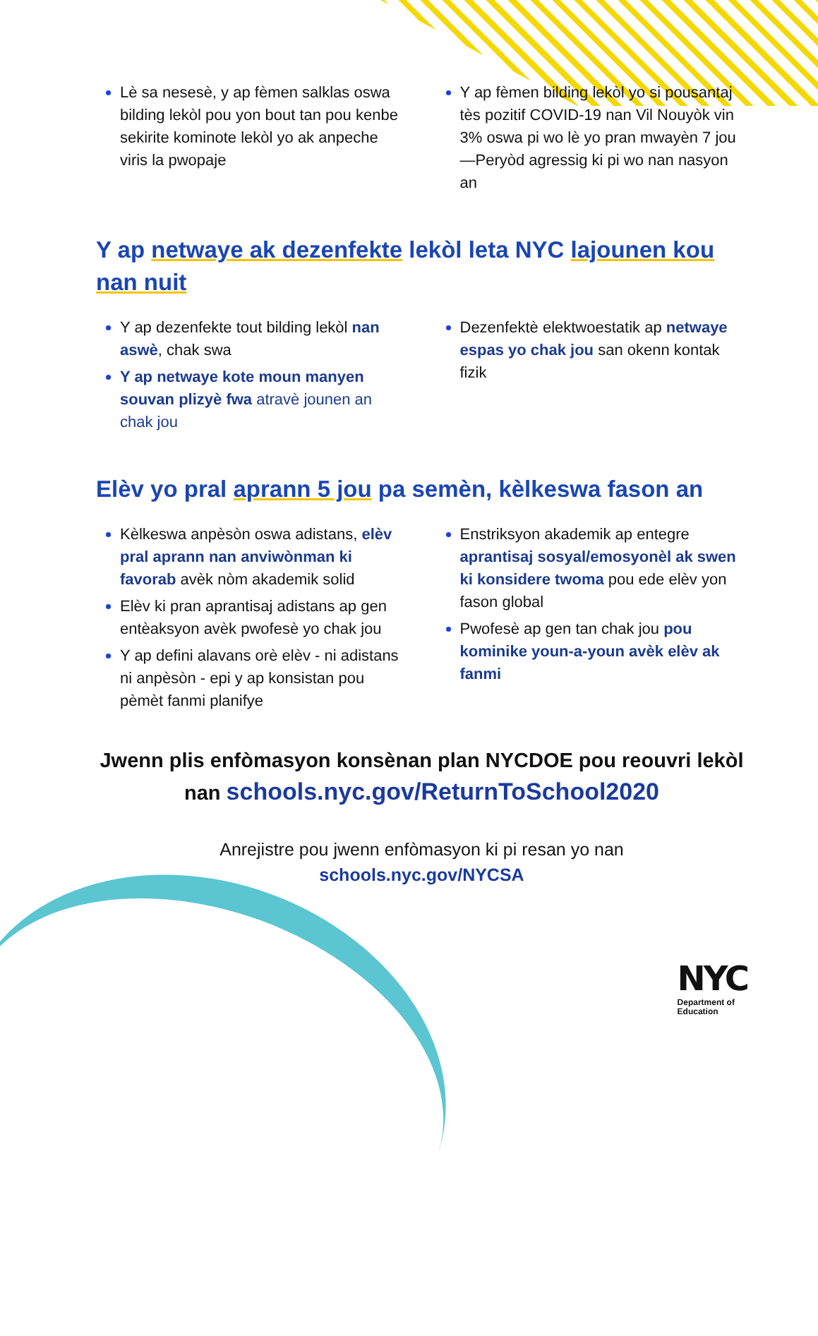Lè sa nesesè, y ap fèmen salklas oswa bilding lekòl pou yon bout tan pou kenbe sekirite kominote lekòl yo ak anpeche viris la pwopaje
Y ap fèmen bilding lekòl yo si pousantaj tès pozitif COVID-19 nan Vil Nouyòk vin 3% oswa pi wo lè yo pran mwayèn 7 jou—Peryòd agressig ki pi wo nan nasyon an
Y ap netwaye ak dezenfekte lekòl leta NYC lajounen kou nan nuit
Y ap dezenfekte tout bilding lekòl nan aswè, chak swa
Y ap netwaye kote moun manyen souvan plizyè fwa atravè jounen an chak jou
Dezenfektè elektwoestatik ap netwaye espas yo chak jou san okenn kontak fizik
Elèv yo pral aprann 5 jou pa semèn, kèlkeswa fason an
Kèlkeswa anpèsòn oswa adistans, elèv pral aprann nan anviwònman ki favorab avèk nòm akademik solid
Elèv ki pran aprantisaj adistans ap gen entèaksyon avèk pwofesè yo chak jou
Y ap defini alavans orè elèv - ni adistans ni anpèsòn - epi y ap konsistan pou pèmèt fanmi planifye
Enstriksyon akademik ap entegre aprantisaj sosyal/emosyonèl ak swen ki konsidere twoma pou ede elèv yon fason global
Pwofesè ap gen tan chak jou pou kominike youn-a-youn avèk elèv ak fanmi
Jwenn plis enfòmasyon konsènan plan NYCDOE pou reouvri lekòl nan schools.nyc.gov/ReturnToSchool2020
Anrejistre pou jwenn enfòmasyon ki pi resan yo nan
schools.nyc.gov/NYCSA
NYC
Department of
Education